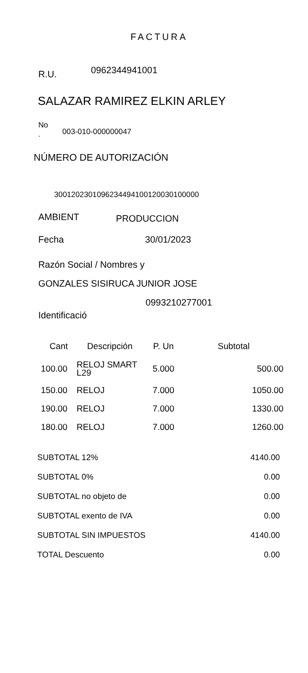FACTURA
R.U. 0962344941001
SALAZAR RAMIREZ ELKIN ARLEY
No
. 003-010-000000047
NÚMERO DE AUTORIZACIÓN
3001202301096234494100120030100000
AMBIENT PRODUCCION
Fecha 30/01/2023
Razón Social / Nombres y
GONZALES SISIRUCA JUNIOR JOSE
0993210277001
Identificació
| Cant | Descripción | P. Un | Subtotal |
| --- | --- | --- | --- |
| 100.00 | RELOJ SMART L29 | 5.000 | 500.00 |
| 150.00 | RELOJ | 7.000 | 1050.00 |
| 190.00 | RELOJ | 7.000 | 1330.00 |
| 180.00 | RELOJ | 7.000 | 1260.00 |
| SUBTOTAL 12% | 4140.00 |
| SUBTOTAL 0% | 0.00 |
| SUBTOTAL no objeto de | 0.00 |
| SUBTOTAL exento de IVA | 0.00 |
| SUBTOTAL SIN IMPUESTOS | 4140.00 |
| TOTAL Descuento | 0.00 |